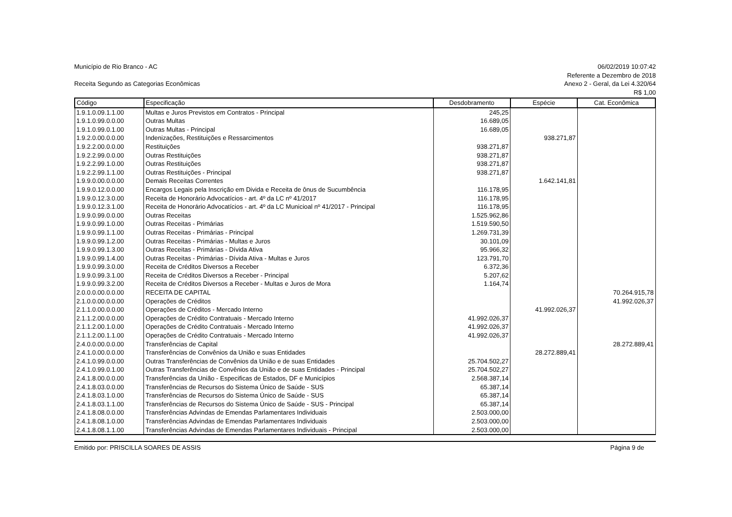Município de Rio Branco - AC
Receita Segundo as Categorias Econômicas
06/02/2019 10:07:42
Referente a Dezembro de 2018
Anexo 2 - Geral, da Lei 4.320/64
R$ 1,00
| Código | Especificação | Desdobramento | Espécie | Cat. Econômica |
| --- | --- | --- | --- | --- |
| 1.9.1.0.09.1.1.00 | Multas e Juros Previstos em Contratos - Principal | 245,25 | | |
| 1.9.1.0.99.0.0.00 | Outras Multas | 16.689,05 | | |
| 1.9.1.0.99.0.1.00 | Outras Multas - Principal | 16.689,05 | | |
| 1.9.2.0.00.0.0.00 | Indenizações, Restituições e Ressarcimentos | | 938.271,87 | |
| 1.9.2.2.00.0.0.00 | Restituições | 938.271,87 | | |
| 1.9.2.2.99.0.0.00 | Outras Restituições | 938.271,87 | | |
| 1.9.2.2.99.1.0.00 | Outras Restituições | 938.271,87 | | |
| 1.9.2.2.99.1.1.00 | Outras Restituições - Principal | 938.271,87 | | |
| 1.9.9.0.00.0.0.00 | Demais Receitas Correntes | | 1.642.141,81 | |
| 1.9.9.0.12.0.0.00 | Encargos Legais pela Inscrição em Divida e Receita de ônus de Sucumbência | 116.178,95 | | |
| 1.9.9.0.12.3.0.00 | Receita de Honorário Advocatícios - art. 4º da LC nº 41/2017 | 116.178,95 | | |
| 1.9.9.0.12.3.1.00 | Receita de Honorário Advocatícios - art. 4º da LC Municioal nº 41/2017 - Principal | 116.178,95 | | |
| 1.9.9.0.99.0.0.00 | Outras Receitas | 1.525.962,86 | | |
| 1.9.9.0.99.1.0.00 | Outras Receitas - Primárias | 1.519.590,50 | | |
| 1.9.9.0.99.1.1.00 | Outras Receitas - Primárias - Principal | 1.269.731,39 | | |
| 1.9.9.0.99.1.2.00 | Outras Receitas - Primárias - Multas e Juros | 30.101,09 | | |
| 1.9.9.0.99.1.3.00 | Outras Receitas - Primárias - Dívida Ativa | 95.966,32 | | |
| 1.9.9.0.99.1.4.00 | Outras Receitas - Primárias - Dívida Ativa - Multas e Juros | 123.791,70 | | |
| 1.9.9.0.99.3.0.00 | Receita de Créditos Diversos a Receber | 6.372,36 | | |
| 1.9.9.0.99.3.1.00 | Receita de Créditos Diversos a Receber - Principal | 5.207,62 | | |
| 1.9.9.0.99.3.2.00 | Receita de Créditos Diversos a Receber - Multas e Juros de Mora | 1.164,74 | | |
| 2.0.0.0.00.0.0.00 | RECEITA DE CAPITAL | | | 70.264.915,78 |
| 2.1.0.0.00.0.0.00 | Operações de Créditos | | | 41.992.026,37 |
| 2.1.1.0.00.0.0.00 | Operações de Créditos - Mercado Interno | | 41.992.026,37 | |
| 2.1.1.2.00.0.0.00 | Operações de Crédito Contratuais - Mercado Interno | 41.992.026,37 | | |
| 2.1.1.2.00.1.0.00 | Operações de Crédito Contratuais - Mercado Interno | 41.992.026,37 | | |
| 2.1.1.2.00.1.1.00 | Operações de Crédito Contratuais - Mercado Interno | 41.992.026,37 | | |
| 2.4.0.0.00.0.0.00 | Transferências de Capital | | | 28.272.889,41 |
| 2.4.1.0.00.0.0.00 | Transferências de Convênios da União e suas Entidades | | 28.272.889,41 | |
| 2.4.1.0.99.0.0.00 | Outras Transferências de Convênios da União e de suas Entidades | 25.704.502,27 | | |
| 2.4.1.0.99.0.1.00 | Outras Transferências de Convênios da União e de suas Entidades - Principal | 25.704.502,27 | | |
| 2.4.1.8.00.0.0.00 | Transferências da União - Especificas de Estados, DF e Municípios | 2.568.387,14 | | |
| 2.4.1.8.03.0.0.00 | Transferências de Recursos do Sistema Único de Saúde - SUS | 65.387,14 | | |
| 2.4.1.8.03.1.0.00 | Transferências de Recursos do Sistema Único de Saúde - SUS | 65.387,14 | | |
| 2.4.1.8.03.1.1.00 | Transferências de Recursos do Sistema Único de Saúde - SUS - Principal | 65.387,14 | | |
| 2.4.1.8.08.0.0.00 | Transferências Advindas de Emendas Parlamentares Individuais | 2.503.000,00 | | |
| 2.4.1.8.08.1.0.00 | Transferências Advindas de Emendas Parlamentares Individuais | 2.503.000,00 | | |
| 2.4.1.8.08.1.1.00 | Transferências Advindas de Emendas Parlamentares Individuais - Principal | 2.503.000,00 | | |
Emitido por: PRISCILLA SOARES DE ASSIS Página 9 de